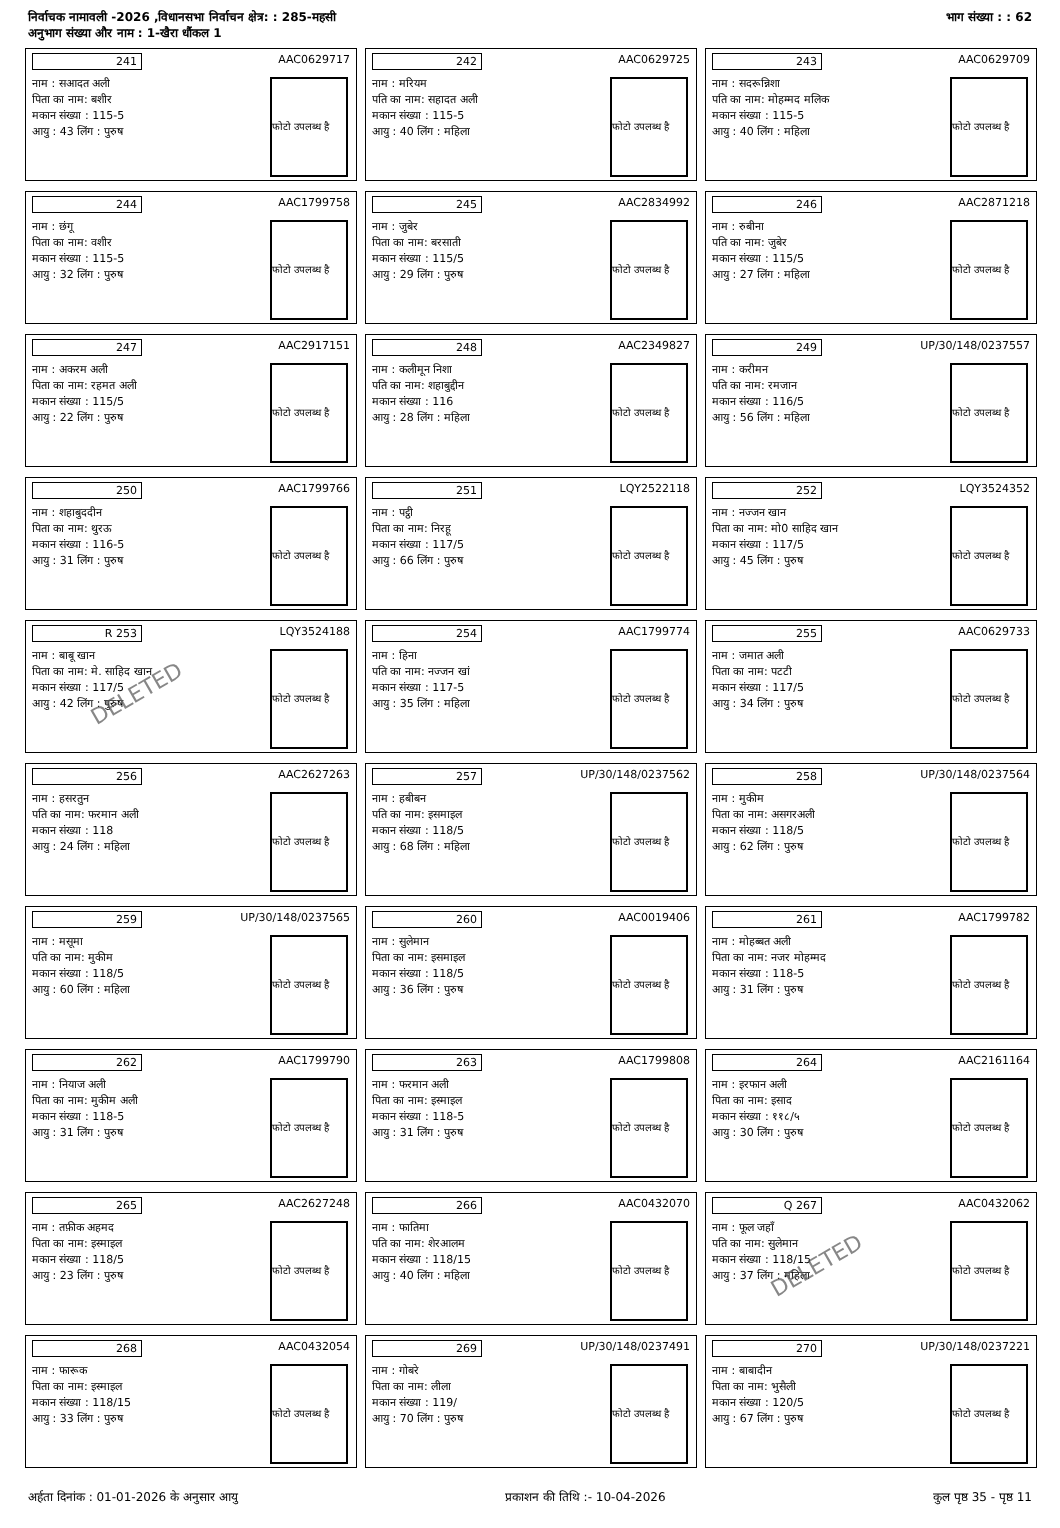निर्वाचक नामावली -2026 ,विधानसभा निर्वाचन क्षेत्र: : 285-महसी
अनुभाग संख्या और नाम : 1-खैरा धौंकल 1
भाग संख्या : : 62
241 AAC0629717
नाम : सआदत अली
पिता का नाम: बशीर
मकान संख्या : 115-5
आयु : 43 लिंग : पुरुष
फोटो उपलब्ध है
242 AAC0629725
नाम : मरियम
पति का नाम: सहादत अली
मकान संख्या : 115-5
आयु : 40 लिंग : महिला
फोटो उपलब्ध है
243 AAC0629709
नाम : सदरून्निशा
पति का नाम: मोहम्मद मलिक
मकान संख्या : 115-5
आयु : 40 लिंग : महिला
फोटो उपलब्ध है
244 AAC1799758
नाम : छंगू
पिता का नाम: वशीर
मकान संख्या : 115-5
आयु : 32 लिंग : पुरुष
फोटो उपलब्ध है
245 AAC2834992
नाम : जुबेर
पिता का नाम: बरसाती
मकान संख्या : 115/5
आयु : 29 लिंग : पुरुष
फोटो उपलब्ध है
246 AAC2871218
नाम : रुबीना
पति का नाम: जुबेर
मकान संख्या : 115/5
आयु : 27 लिंग : महिला
फोटो उपलब्ध है
247 AAC2917151
नाम : अकरम अली
पिता का नाम: रहमत अली
मकान संख्या : 115/5
आयु : 22 लिंग : पुरुष
फोटो उपलब्ध है
248 AAC2349827
नाम : कलीमून निशा
पति का नाम: शहाबुद्दीन
मकान संख्या : 116
आयु : 28 लिंग : महिला
फोटो उपलब्ध है
249 UP/30/148/0237557
नाम : करीमन
पति का नाम: रमजान
मकान संख्या : 116/5
आयु : 56 लिंग : महिला
फोटो उपलब्ध है
250 AAC1799766
नाम : शहाबुददीन
पिता का नाम: थुरऊ
मकान संख्या : 116-5
आयु : 31 लिंग : पुरुष
फोटो उपलब्ध है
251 LQY2522118
नाम : पट्ठी
पिता का नाम: निरहू
मकान संख्या : 117/5
आयु : 66 लिंग : पुरुष
फोटो उपलब्ध है
252 LQY3524352
नाम : नज्जन खान
पिता का नाम: मो0 साहिद खान
मकान संख्या : 117/5
आयु : 45 लिंग : पुरुष
फोटो उपलब्ध है
R 253 LQY3524188
नाम : बाबू खान
पिता का नाम: मे. साहिद खान
मकान संख्या : 117/5
आयु : 42 लिंग : पुरुष
फोटो उपलब्ध है
DELETED
254 AAC1799774
नाम : हिना
पति का नाम: नज्जन खां
मकान संख्या : 117-5
आयु : 35 लिंग : महिला
फोटो उपलब्ध है
255 AAC0629733
नाम : जमात अली
पिता का नाम: पटटी
मकान संख्या : 117/5
आयु : 34 लिंग : पुरुष
फोटो उपलब्ध है
256 AAC2627263
नाम : हसरतुन
पति का नाम: फरमान अली
मकान संख्या : 118
आयु : 24 लिंग : महिला
फोटो उपलब्ध है
257 UP/30/148/0237562
नाम : हबीबन
पति का नाम: इसमाइल
मकान संख्या : 118/5
आयु : 68 लिंग : महिला
फोटो उपलब्ध है
258 UP/30/148/0237564
नाम : मुकीम
पिता का नाम: असगरअली
मकान संख्या : 118/5
आयु : 62 लिंग : पुरुष
फोटो उपलब्ध है
259 UP/30/148/0237565
नाम : मसूमा
पति का नाम: मुकीम
मकान संख्या : 118/5
आयु : 60 लिंग : महिला
फोटो उपलब्ध है
260 AAC0019406
नाम : सुलेमान
पिता का नाम: इसमाइल
मकान संख्या : 118/5
आयु : 36 लिंग : पुरुष
फोटो उपलब्ध है
261 AAC1799782
नाम : मोहब्बत अली
पिता का नाम: नजर मोहम्मद
मकान संख्या : 118-5
आयु : 31 लिंग : पुरुष
फोटो उपलब्ध है
262 AAC1799790
नाम : नियाज अली
पिता का नाम: मुकीम अली
मकान संख्या : 118-5
आयु : 31 लिंग : पुरुष
फोटो उपलब्ध है
263 AAC1799808
नाम : फरमान अली
पिता का नाम: इस्माइल
मकान संख्या : 118-5
आयु : 31 लिंग : पुरुष
फोटो उपलब्ध है
264 AAC2161164
नाम : इरफान अली
पिता का नाम: इसाद
मकान संख्या : ११८/५
आयु : 30 लिंग : पुरुष
फोटो उपलब्ध है
265 AAC2627248
नाम : तफ़ीक अहमद
पिता का नाम: इस्माइल
मकान संख्या : 118/5
आयु : 23 लिंग : पुरुष
फोटो उपलब्ध है
266 AAC0432070
नाम : फातिमा
पति का नाम: शेरआलम
मकान संख्या : 118/15
आयु : 40 लिंग : महिला
फोटो उपलब्ध है
Q 267 AAC0432062
नाम : फूल जहाँ
पति का नाम: सुलेमान
मकान संख्या : 118/15
आयु : 37 लिंग : महिला
फोटो उपलब्ध है
DELETED
268 AAC0432054
नाम : फारूक
पिता का नाम: इस्माइल
मकान संख्या : 118/15
आयु : 33 लिंग : पुरुष
फोटो उपलब्ध है
269 UP/30/148/0237491
नाम : गोबरे
पिता का नाम: लीला
मकान संख्या : 119/
आयु : 70 लिंग : पुरुष
फोटो उपलब्ध है
270 UP/30/148/0237221
नाम : बाबादीन
पिता का नाम: भुसैली
मकान संख्या : 120/5
आयु : 67 लिंग : पुरुष
फोटो उपलब्ध है
अर्हता दिनांक : 01-01-2026 के अनुसार आयु प्रकाशन की तिथि :- 10-04-2026 कुल पृष्ठ 35 - पृष्ठ 11